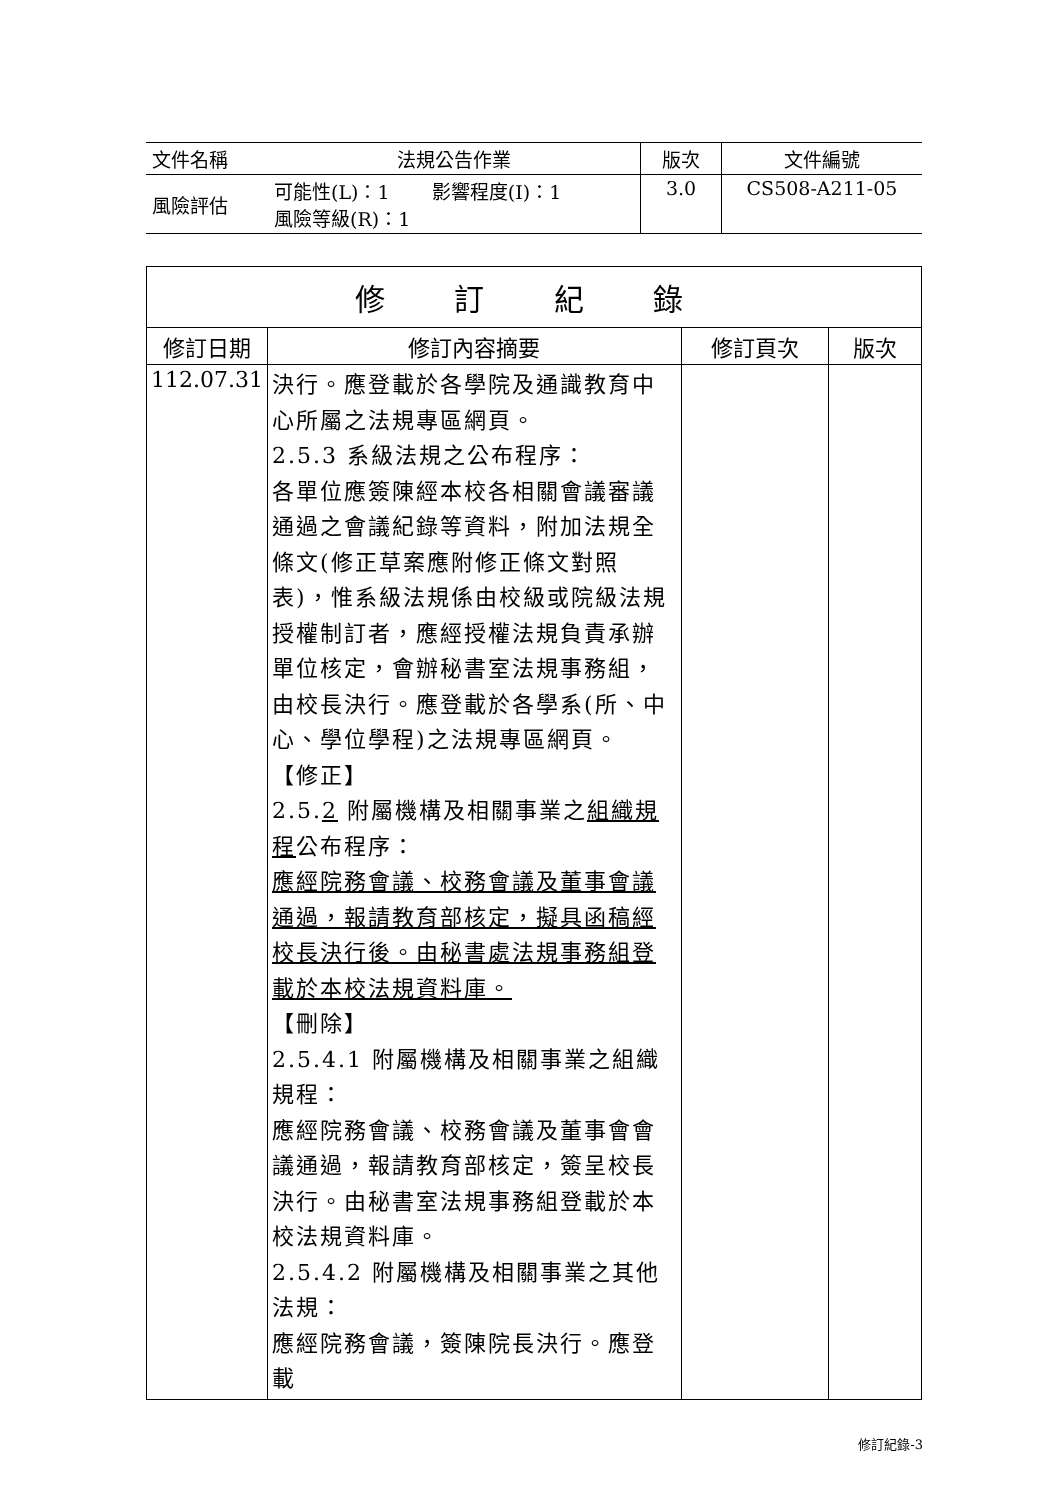| 文件名稱 | 法規公告作業 | 版次 | 文件編號 |
| 風險評估 | 可能性(L)：1 影響程度(I)：1 風險等級(R)：1 | 3.0 | CS508-A211-05 |
| 修 訂 紀 錄 | | | |
| --- | --- | --- | --- |
| 修訂日期 | 修訂內容摘要 | 修訂頁次 | 版次 |
| 112.07.31 | 決行。應登載於各學院及通識教育中心所屬之法規專區網頁。 2.5.3 系級法規之公布程序： 各單位應簽陳經本校各相關會議審議通過之會議紀錄等資料，附加法規全條文(修正草案應附修正條文對照表)，惟系級法規係由校級或院級法規授權制訂者，應經授權法規負責承辦單位核定，會辦秘書室法規事務組，由校長決行。應登載於各學系(所、中心、學位學程)之法規專區網頁。 【修正】 2.5. 2 附屬機構及相關事業之 組織規程 公布程序： 應經院務會議、校務會議及董事會議通過，報請教育部核定，擬具函稿經校長決行後。由秘書處法規事務組登載於本校法規資料庫。 【刪除】 2.5.4.1 附屬機構及相關事業之組織規程： 應經院務會議、校務會議及董事會會議通過，報請教育部核定，簽呈校長決行。由秘書室法規事務組登載於本校法規資料庫。 2.5.4.2 附屬機構及相關事業之其他法規： 應經院務會議，簽陳院長決行。應登載 | | |
修訂紀錄-3